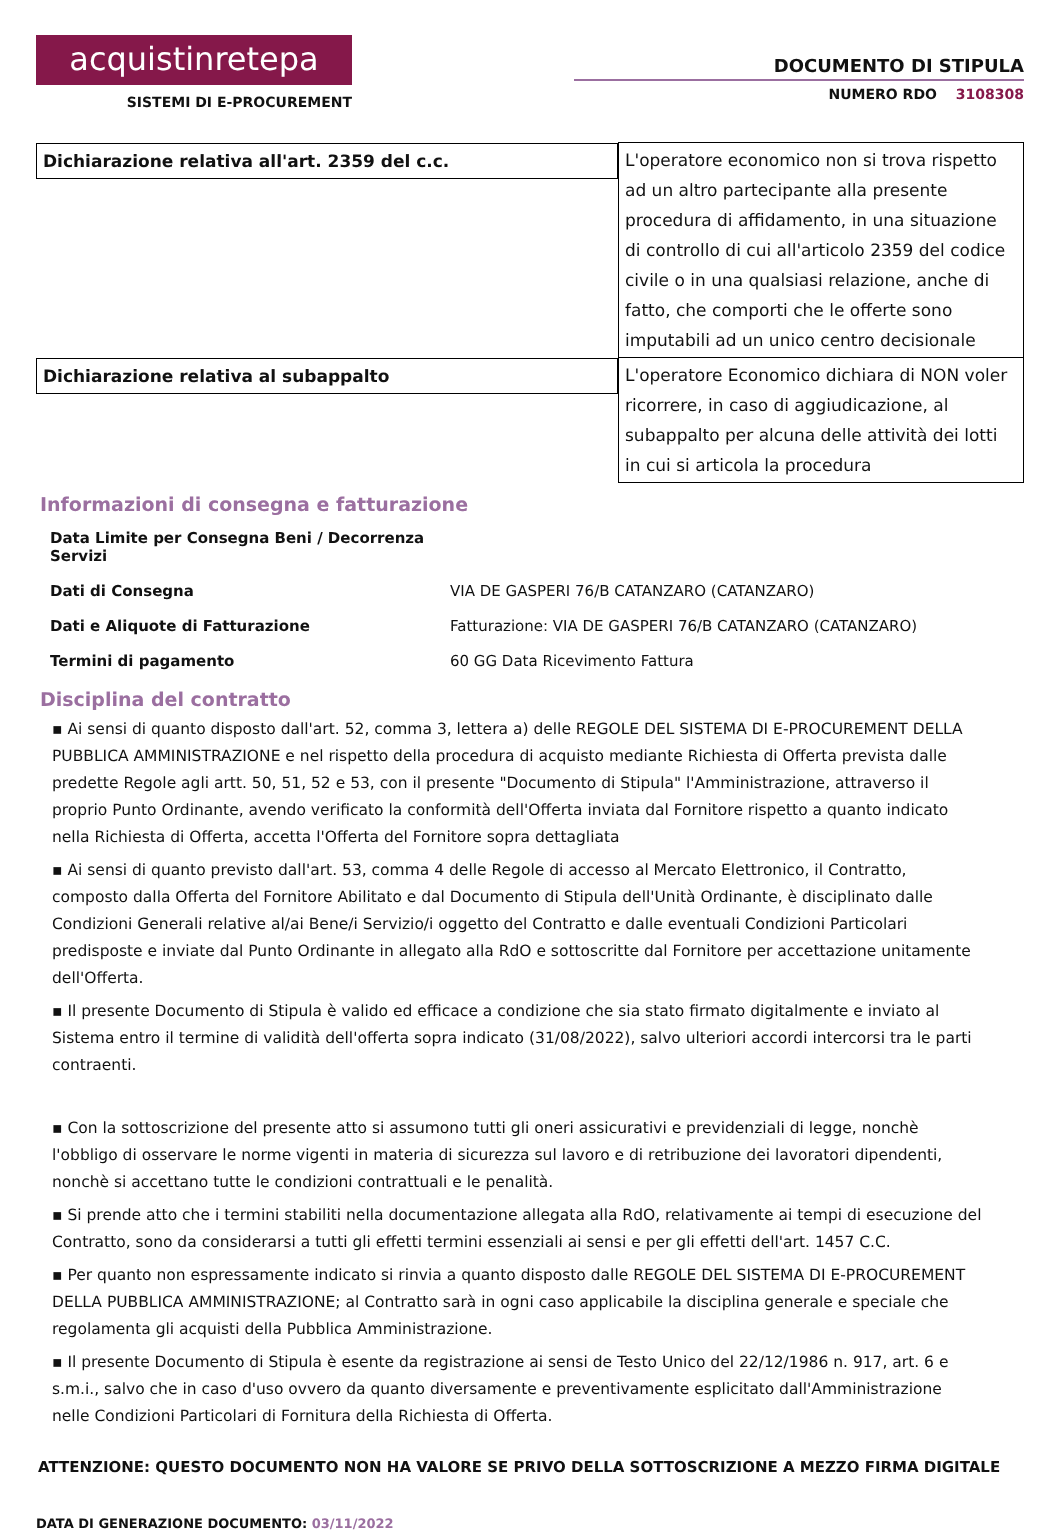acquistinretepa
SISTEMI DI E-PROCUREMENT
DOCUMENTO DI STIPULA
NUMERO RDO 3108308
| Dichiarazione relativa all'art. 2359 del c.c. | L'operatore economico non si trova rispetto ad un altro partecipante alla presente procedura di affidamento, in una situazione di controllo di cui all'articolo 2359 del codice civile o in una qualsiasi relazione, anche di fatto, che comporti che le offerte sono imputabili ad un unico centro decisionale |
| Dichiarazione relativa al subappalto | L'operatore Economico dichiara di NON voler ricorrere, in caso di aggiudicazione, al subappalto per alcuna delle attività dei lotti in cui si articola la procedura |
Informazioni di consegna e fatturazione
| Data Limite per Consegna Beni / Decorrenza Servizi | |
| Dati di Consegna | VIA DE GASPERI 76/B CATANZARO (CATANZARO) |
| Dati e Aliquote di Fatturazione | Fatturazione: VIA DE GASPERI 76/B CATANZARO (CATANZARO) |
| Termini di pagamento | 60 GG Data Ricevimento Fattura |
Disciplina del contratto
▪ Ai sensi di quanto disposto dall'art. 52, comma 3, lettera a) delle REGOLE DEL SISTEMA DI E-PROCUREMENT DELLA PUBBLICA AMMINISTRAZIONE e nel rispetto della procedura di acquisto mediante Richiesta di Offerta prevista dalle predette Regole agli artt. 50, 51, 52 e 53, con il presente "Documento di Stipula" l'Amministrazione, attraverso il proprio Punto Ordinante, avendo verificato la conformità dell'Offerta inviata dal Fornitore rispetto a quanto indicato nella Richiesta di Offerta, accetta l'Offerta del Fornitore sopra dettagliata
▪ Ai sensi di quanto previsto dall'art. 53, comma 4 delle Regole di accesso al Mercato Elettronico, il Contratto, composto dalla Offerta del Fornitore Abilitato e dal Documento di Stipula dell'Unità Ordinante, è disciplinato dalle Condizioni Generali relative al/ai Bene/i Servizio/i oggetto del Contratto e dalle eventuali Condizioni Particolari predisposte e inviate dal Punto Ordinante in allegato alla RdO e sottoscritte dal Fornitore per accettazione unitamente dell'Offerta.
▪ Il presente Documento di Stipula è valido ed efficace a condizione che sia stato firmato digitalmente e inviato al Sistema entro il termine di validità dell'offerta sopra indicato (31/08/2022), salvo ulteriori accordi intercorsi tra le parti contraenti.
▪ Con la sottoscrizione del presente atto si assumono tutti gli oneri assicurativi e previdenziali di legge, nonchè l'obbligo di osservare le norme vigenti in materia di sicurezza sul lavoro e di retribuzione dei lavoratori dipendenti, nonchè si accettano tutte le condizioni contrattuali e le penalità.
▪ Si prende atto che i termini stabiliti nella documentazione allegata alla RdO, relativamente ai tempi di esecuzione del Contratto, sono da considerarsi a tutti gli effetti termini essenziali ai sensi e per gli effetti dell'art. 1457 C.C.
▪ Per quanto non espressamente indicato si rinvia a quanto disposto dalle REGOLE DEL SISTEMA DI E-PROCUREMENT DELLA PUBBLICA AMMINISTRAZIONE; al Contratto sarà in ogni caso applicabile la disciplina generale e speciale che regolamenta gli acquisti della Pubblica Amministrazione.
▪ Il presente Documento di Stipula è esente da registrazione ai sensi de Testo Unico del 22/12/1986 n. 917, art. 6 e s.m.i., salvo che in caso d'uso ovvero da quanto diversamente e preventivamente esplicitato dall'Amministrazione nelle Condizioni Particolari di Fornitura della Richiesta di Offerta.
ATTENZIONE: QUESTO DOCUMENTO NON HA VALORE SE PRIVO DELLA SOTTOSCRIZIONE A MEZZO FIRMA DIGITALE
DATA DI GENERAZIONE DOCUMENTO: 03/11/2022